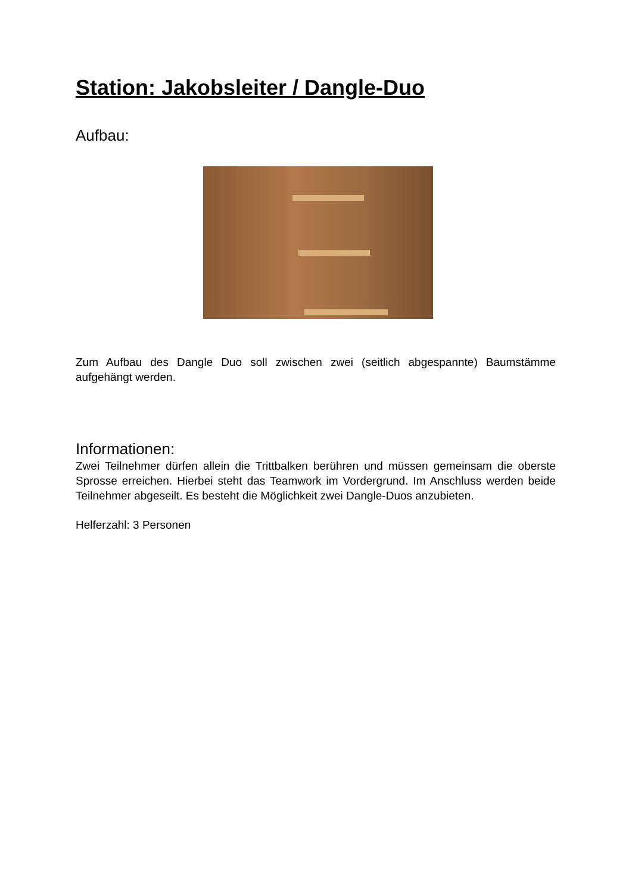Station: Jakobsleiter / Dangle-Duo
Aufbau:
Zum Aufbau des Dangle Duo soll zwischen zwei (seitlich abgespannte) Baumstämme aufgehängt werden.
Informationen:
Zwei Teilnehmer dürfen allein die Trittbalken berühren und müssen gemeinsam die oberste Sprosse erreichen. Hierbei steht das Teamwork im Vordergrund. Im Anschluss werden beide Teilnehmer abgeseilt. Es besteht die Möglichkeit zwei Dangle-Duos anzubieten.
Helferzahl: 3 Personen